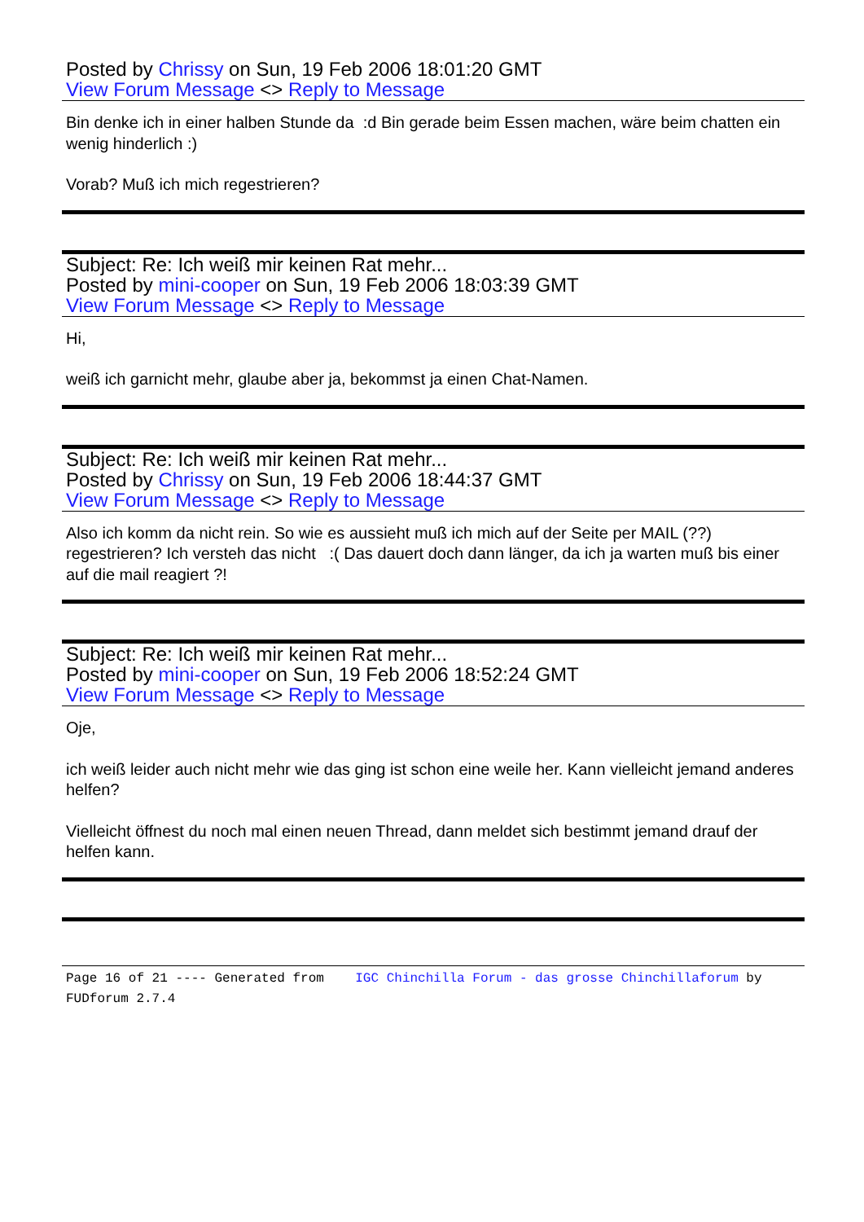Posted by Chrissy on Sun, 19 Feb 2006 18:01:20 GMT
View Forum Message <> Reply to Message
Bin denke ich in einer halben Stunde da :d Bin gerade beim Essen machen, wäre beim chatten ein wenig hinderlich :)
Vorab? Muß ich mich regestrieren?
Subject: Re: Ich weiß mir keinen Rat mehr...
Posted by mini-cooper on Sun, 19 Feb 2006 18:03:39 GMT
View Forum Message <> Reply to Message
Hi,
weiß ich garnicht mehr, glaube aber ja, bekommst ja einen Chat-Namen.
Subject: Re: Ich weiß mir keinen Rat mehr...
Posted by Chrissy on Sun, 19 Feb 2006 18:44:37 GMT
View Forum Message <> Reply to Message
Also ich komm da nicht rein. So wie es aussieht muß ich mich auf der Seite per MAIL (??) regestrieren? Ich versteh das nicht :( Das dauert doch dann länger, da ich ja warten muß bis einer auf die mail reagiert ?!
Subject: Re: Ich weiß mir keinen Rat mehr...
Posted by mini-cooper on Sun, 19 Feb 2006 18:52:24 GMT
View Forum Message <> Reply to Message
Oje,
ich weiß leider auch nicht mehr wie das ging ist schon eine weile her. Kann vielleicht jemand anderes helfen?
Vielleicht öffnest du noch mal einen neuen Thread, dann meldet sich bestimmt jemand drauf der helfen kann.
Page 16 of 21 ---- Generated from IGC Chinchilla Forum - das grosse Chinchillaforum by FUDforum 2.7.4